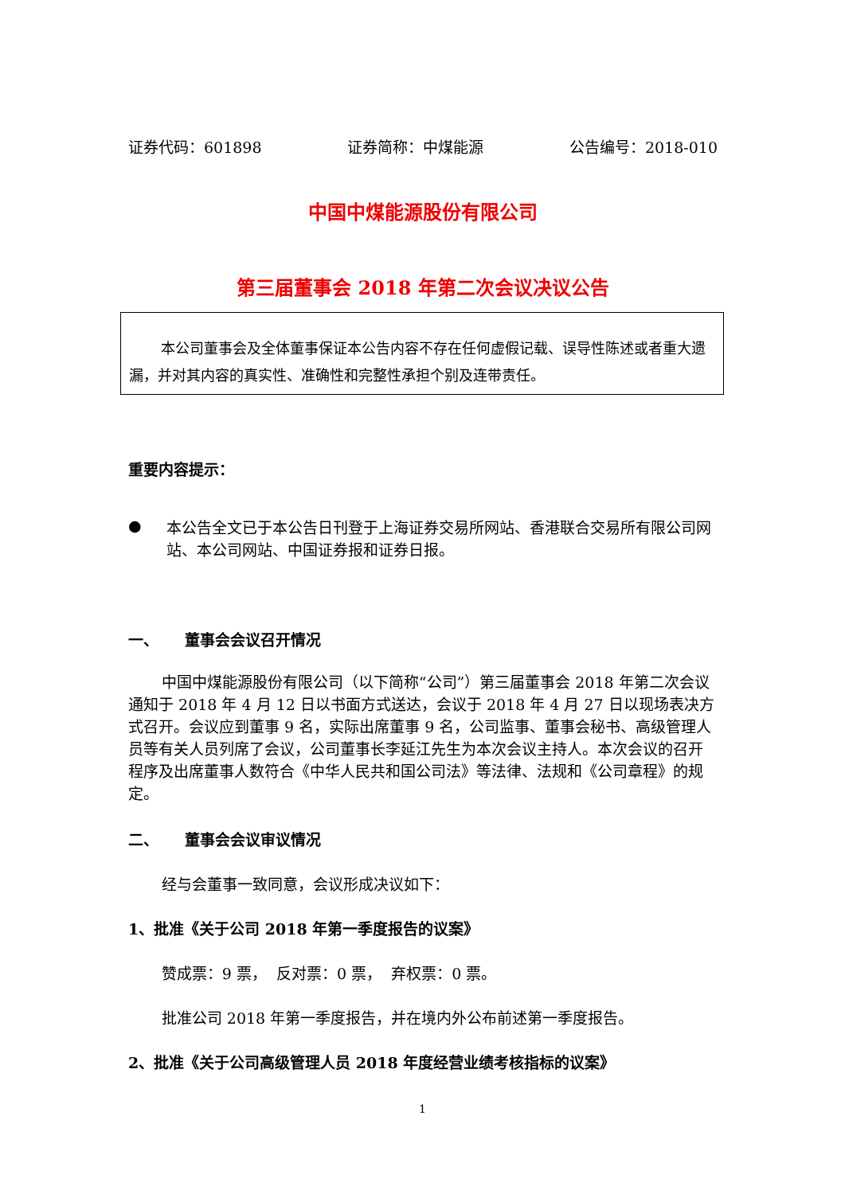证券代码：601898 证券简称：中煤能源 公告编号：2018-010
中国中煤能源股份有限公司
第三届董事会 2018 年第二次会议决议公告
本公司董事会及全体董事保证本公告内容不存在任何虚假记载、误导性陈述或者重大遗漏，并对其内容的真实性、准确性和完整性承担个别及连带责任。
重要内容提示：
●
本公告全文已于本公告日刊登于上海证券交易所网站、香港联合交易所有限公司网站、本公司网站、中国证券报和证券日报。
一、 董事会会议召开情况
中国中煤能源股份有限公司（以下简称“公司”）第三届董事会 2018 年第二次会议通知于 2018 年 4 月 12 日以书面方式送达，会议于 2018 年 4 月 27 日以现场表决方式召开。会议应到董事 9 名，实际出席董事 9 名，公司监事、董事会秘书、高级管理人员等有关人员列席了会议，公司董事长李延江先生为本次会议主持人。本次会议的召开程序及出席董事人数符合《中华人民共和国公司法》等法律、法规和《公司章程》的规定。
二、 董事会会议审议情况
经与会董事一致同意，会议形成决议如下：
1、批准《关于公司 2018 年第一季度报告的议案》
赞成票：9 票， 反对票：0 票， 弃权票：0 票。
批准公司 2018 年第一季度报告，并在境内外公布前述第一季度报告。
2、批准《关于公司高级管理人员 2018 年度经营业绩考核指标的议案》
1